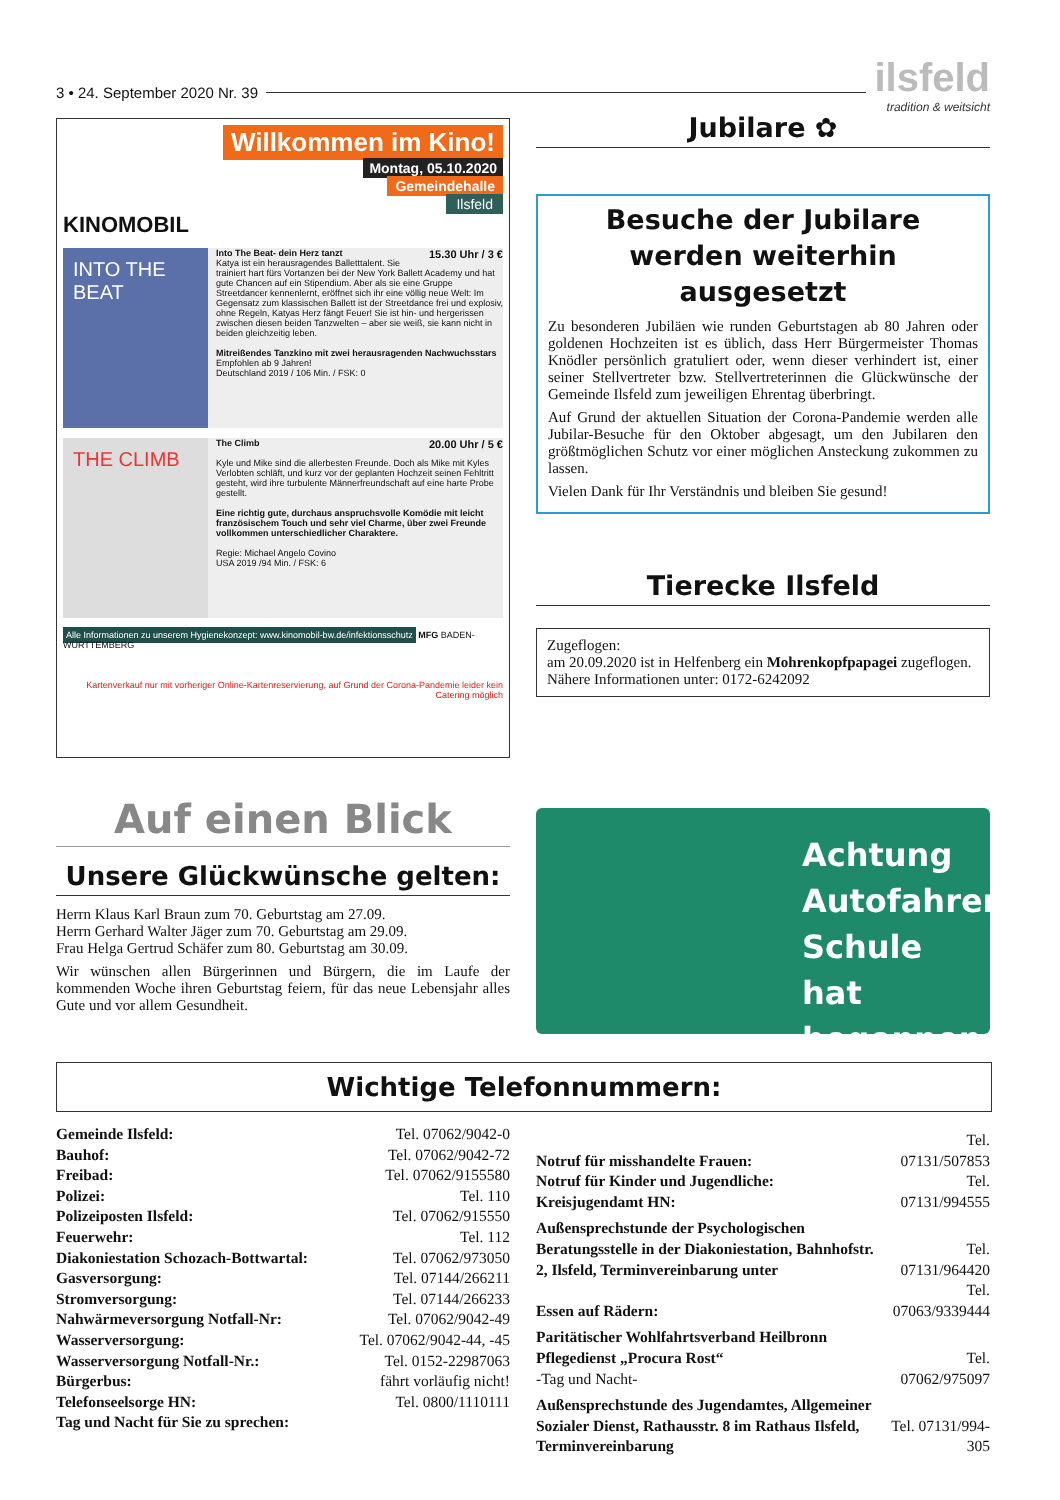3 • 24. September 2020 Nr. 39
ilsfeld
tradition & weitsicht
Willkommen im Kino!
Montag, 05.10.2020
Gemeindehalle
Ilsfeld
KINOMOBIL
INTO THE BEAT
Into The Beat- dein Herz tanzt 15.30 Uhr / 3 €
Katya ist ein herausragendes Balletttalent. Sie trainiert hart fürs Vortanzen bei der New York Ballett Academy und hat gute Chancen auf ein Stipendium. Aber als sie eine Gruppe Streetdancer kennenlernt, eröffnet sich ihr eine völlig neue Welt: Im Gegensatz zum klassischen Ballett ist der Streetdance frei und explosiv, ohne Regeln, Katyas Herz fängt Feuer! Sie ist hin- und hergerissen zwischen diesen beiden Tanzwelten – aber sie weiß, sie kann nicht in beiden gleichzeitig leben.
Mitreißendes Tanzkino mit zwei herausragenden Nachwuchsstars Empfohlen ab 9 Jahren!
Deutschland 2019 / 106 Min. / FSK: 0
THE CLIMB
The Climb 20.00 Uhr / 5 €
Kyle und Mike sind die allerbesten Freunde. Doch als Mike mit Kyles Verlobten schläft, und kurz vor der geplanten Hochzeit seinen Fehltritt gesteht, wird ihre turbulente Männerfreundschaft auf eine harte Probe gestellt.
Eine richtig gute, durchaus anspruchsvolle Komödie mit leicht französischem Touch und sehr viel Charme, über zwei Freunde vollkommen unterschiedlicher Charaktere.
Regie: Michael Angelo Covino
USA 2019 /94 Min. / FSK: 6
Alle Informationen zu unserem Hygienekonzept: www.kinomobil-bw.de/infektionsschutz MFG BADEN-WÜRTTEMBERG
Kartenverkauf nur mit vorheriger Online-Kartenreservierung, auf Grund der Corona-Pandemie leider kein Catering möglich
Jubilare ✿
Besuche der Jubilare werden weiterhin ausgesetzt
Zu besonderen Jubiläen wie runden Geburtstagen ab 80 Jahren oder goldenen Hochzeiten ist es üblich, dass Herr Bürgermeister Thomas Knödler persönlich gratuliert oder, wenn dieser verhindert ist, einer seiner Stellvertreter bzw. Stellvertreterinnen die Glückwünsche der Gemeinde Ilsfeld zum jeweiligen Ehrentag überbringt.
Auf Grund der aktuellen Situation der Corona-Pandemie werden alle Jubilar-Besuche für den Oktober abgesagt, um den Jubilaren den größtmöglichen Schutz vor einer möglichen Ansteckung zukommen zu lassen.
Vielen Dank für Ihr Verständnis und bleiben Sie gesund!
Tierecke Ilsfeld
Zugeflogen:
am 20.09.2020 ist in Helfenberg ein Mohrenkopfpapagei zugeflogen.
Nähere Informationen unter: 0172-6242092
Auf einen Blick
Unsere Glückwünsche gelten:
Herrn Klaus Karl Braun zum 70. Geburtstag am 27.09.
Herrn Gerhard Walter Jäger zum 70. Geburtstag am 29.09.
Frau Helga Gertrud Schäfer zum 80. Geburtstag am 30.09.
Wir wünschen allen Bürgerinnen und Bürgern, die im Laufe der kommenden Woche ihren Geburtstag feiern, für das neue Lebensjahr alles Gute und vor allem Gesundheit.
Achtung Autofahrer Schule hat begonnen
Wichtige Telefonnummern:
| Gemeinde Ilsfeld: | Tel. 07062/9042-0 |
| Bauhof: | Tel. 07062/9042-72 |
| Freibad: | Tel. 07062/9155580 |
| Polizei: | Tel. 110 |
| Polizeiposten Ilsfeld: | Tel. 07062/915550 |
| Feuerwehr: | Tel. 112 |
| Diakoniestation Schozach-Bottwartal: | Tel. 07062/973050 |
| Gasversorgung: | Tel. 07144/266211 |
| Stromversorgung: | Tel. 07144/266233 |
| Nahwärmeversorgung Notfall-Nr: | Tel. 07062/9042-49 |
| Wasserversorgung: | Tel. 07062/9042-44, -45 |
| Wasserversorgung Notfall-Nr.: | Tel. 0152-22987063 |
| Bürgerbus: | fährt vorläufig nicht! |
| Telefonseelsorge HN: | Tel. 0800/1110111 |
| Tag und Nacht für Sie zu sprechen: | |
| Notruf für misshandelte Frauen: | Tel. 07131/507853 |
| Notruf für Kinder und Jugendliche: Kreisjugendamt HN: | Tel. 07131/994555 |
| Außensprechstunde der Psychologischen Beratungsstelle in der Diakoniestation, Bahnhofstr. 2, Ilsfeld, Terminvereinbarung unter | Tel. 07131/964420 |
| Essen auf Rädern: | Tel. 07063/9339444 |
| Paritätischer Wohlfahrtsverband Heilbronn Pflegedienst „Procura Rost“ -Tag und Nacht- | Tel. 07062/975097 |
| Außensprechstunde des Jugendamtes, Allgemeiner Sozialer Dienst, Rathausstr. 8 im Rathaus Ilsfeld, Terminvereinbarung | Tel. 07131/994-305 |